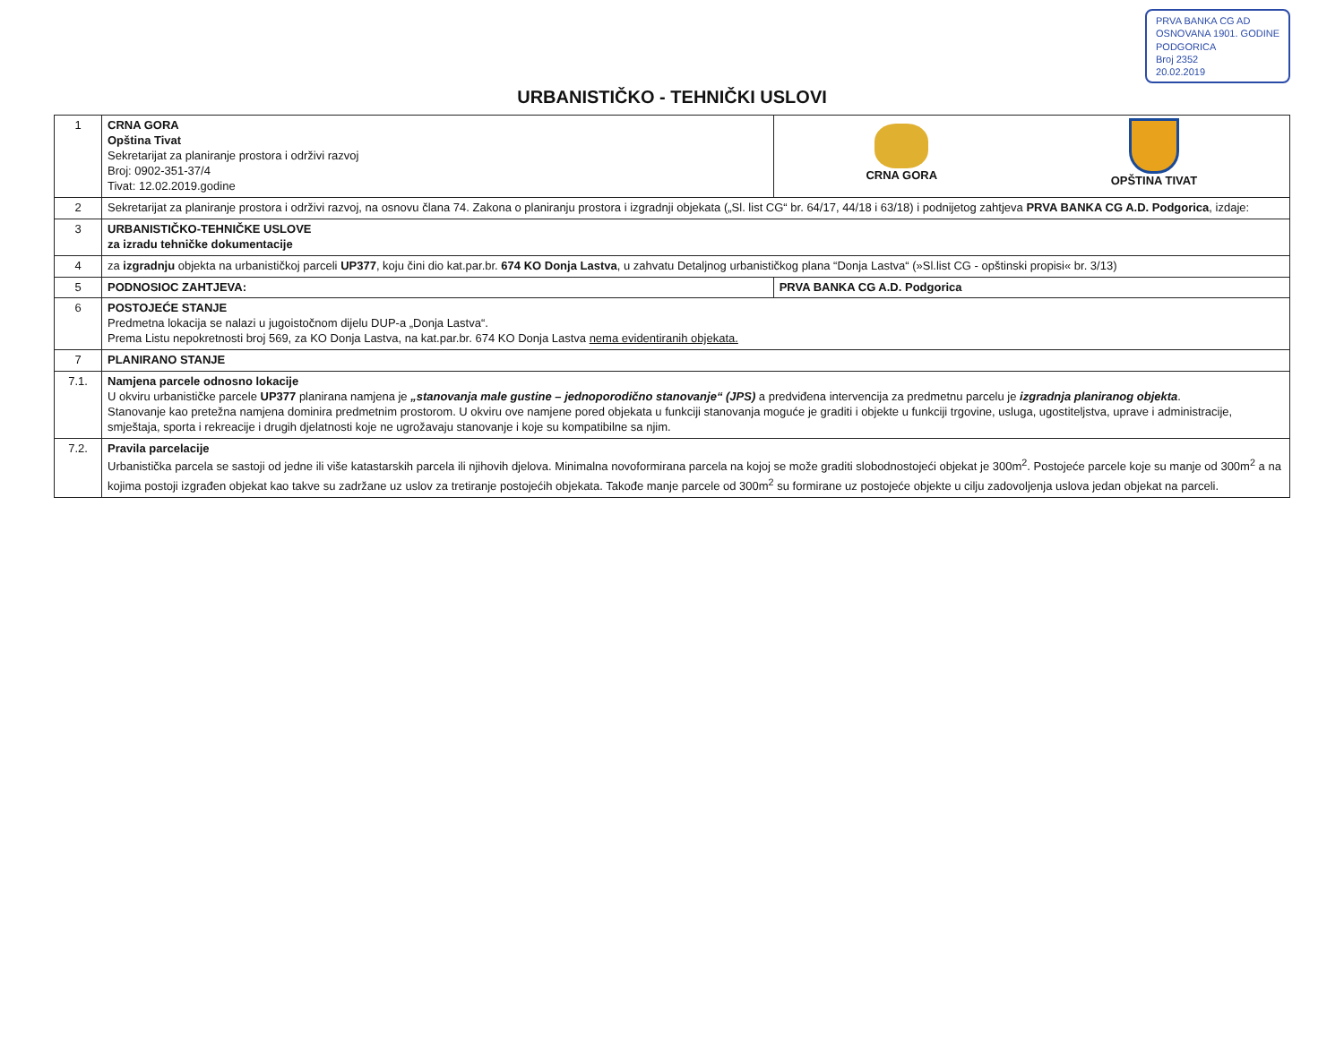PRVA BANKA CG AD
OSNOVANA 1901. GODINE
PODGORICA
Broj 2352
20.02.2019
URBANISTIČKO - TEHNIČKI USLOVI
| 1 | CRNA GORA Opština Tivat Sekretarijat za planiranje prostora i održivi razvoj Broj: 0902-351-37/4 Tivat: 12.02.2019.godine | CRNA GORA OPŠTINA TIVAT |
| 2 | Sekretarijat za planiranje prostora i održivi razvoj, na osnovu člana 74. Zakona o planiranju prostora i izgradnji objekata („Sl. list CG“ br. 64/17, 44/18 i 63/18) i podnijetog zahtjeva PRVA BANKA CG A.D. Podgorica , izdaje: | |
| 3 | URBANISTIČKO-TEHNIČKE USLOVE za izradu tehničke dokumentacije | |
| 4 | za izgradnju objekta na urbanističkoj parceli UP377 , koju čini dio kat.par.br. 674 KO Donja Lastva , u zahvatu Detaljnog urbanističkog plana “Donja Lastva“ (»Sl.list CG - opštinski propisi« br. 3/13) | |
| 5 | PODNOSIOC ZAHTJEVA: | PRVA BANKA CG A.D. Podgorica |
| 6 | POSTOJEĆE STANJE Predmetna lokacija se nalazi u jugoistočnom dijelu DUP-a „Donja Lastva“. Prema Listu nepokretnosti broj 569, za KO Donja Lastva, na kat.par.br. 674 KO Donja Lastva nema evidentiranih objekata. | |
| 7 | PLANIRANO STANJE | |
| 7.1. | Namjena parcele odnosno lokacije U okviru urbanističke parcele UP377 planirana namjena je „stanovanja male gustine – jednoporodično stanovanje“ (JPS) a predviđena intervencija za predmetnu parcelu je izgradnja planiranog objekta . Stanovanje kao pretežna namjena dominira predmetnim prostorom. U okviru ove namjene pored objekata u funkciji stanovanja moguće je graditi i objekte u funkciji trgovine, usluga, ugostiteljstva, uprave i administracije, smještaja, sporta i rekreacije i drugih djelatnosti koje ne ugrožavaju stanovanje i koje su kompatibilne sa njim. | |
| 7.2. | Pravila parcelacije Urbanistička parcela se sastoji od jedne ili više katastarskih parcela ili njihovih djelova. Minimalna novoformirana parcela na kojoj se može graditi slobodnostojeći objekat je 300m<sup>2</sup>. Postojeće parcele koje su manje od 300m<sup>2</sup> a na kojima postoji izgrađen objekat kao takve su zadržane uz uslov za tretiranje postojećih objekata. Takođe manje parcele od 300m<sup>2</sup> su formirane uz postojeće objekte u cilju zadovoljenja uslova jedan objekat na parceli. | |